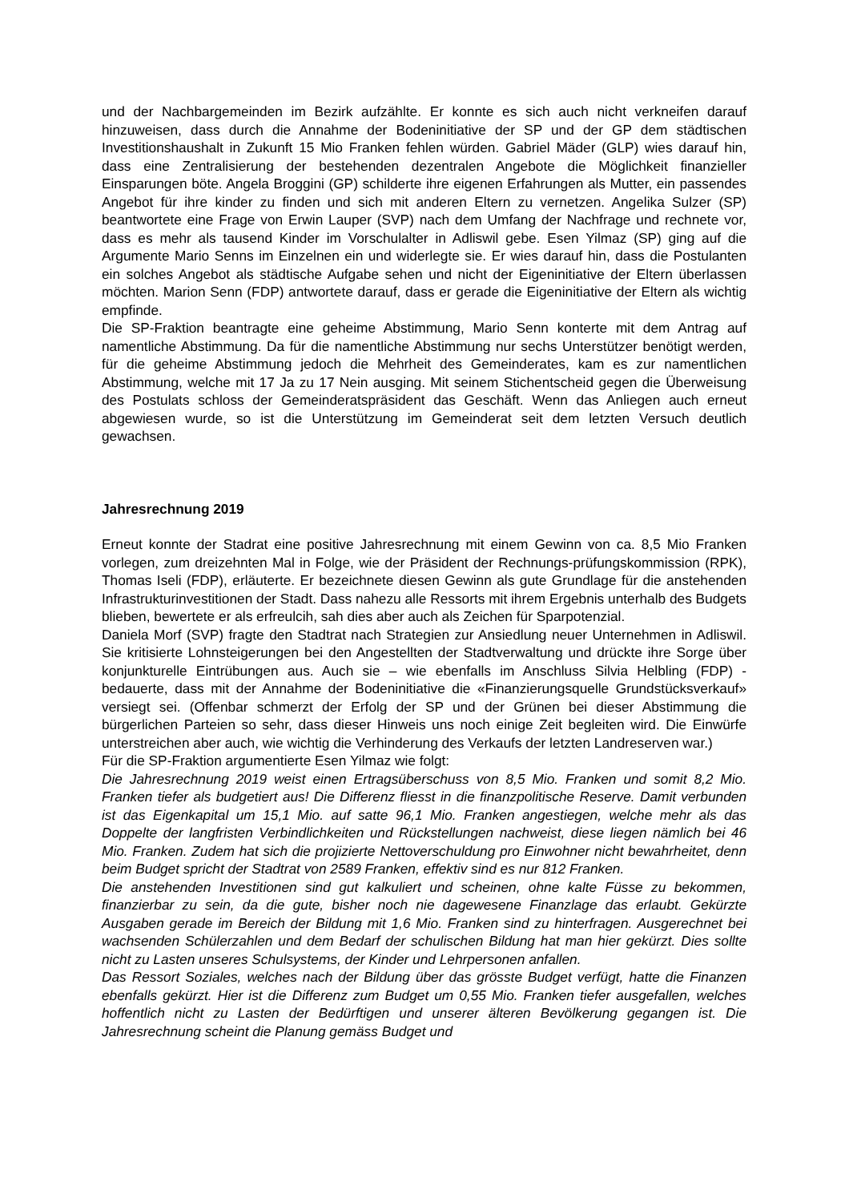und der Nachbargemeinden im Bezirk aufzählte. Er konnte es sich auch nicht verkneifen darauf hinzuweisen, dass durch die Annahme der Bodeninitiative der SP und der GP dem städtischen Investitionshaushalt in Zukunft 15 Mio Franken fehlen würden. Gabriel Mäder (GLP) wies darauf hin, dass eine Zentralisierung der bestehenden dezentralen Angebote die Möglichkeit finanzieller Einsparungen böte. Angela Broggini (GP) schilderte ihre eigenen Erfahrungen als Mutter, ein passendes Angebot für ihre kinder zu finden und sich mit anderen Eltern zu vernetzen. Angelika Sulzer (SP) beantwortete eine Frage von Erwin Lauper (SVP) nach dem Umfang der Nachfrage und rechnete vor, dass es mehr als tausend Kinder im Vorschulalter in Adliswil gebe. Esen Yilmaz (SP) ging auf die Argumente Mario Senns im Einzelnen ein und widerlegte sie. Er wies darauf hin, dass die Postulanten ein solches Angebot als städtische Aufgabe sehen und nicht der Eigeninitiative der Eltern überlassen möchten. Marion Senn (FDP) antwortete darauf, dass er gerade die Eigeninitiative der Eltern als wichtig empfinde.
Die SP-Fraktion beantragte eine geheime Abstimmung, Mario Senn konterte mit dem Antrag auf namentliche Abstimmung. Da für die namentliche Abstimmung nur sechs Unterstützer benötigt werden, für die geheime Abstimmung jedoch die Mehrheit des Gemeinderates, kam es zur namentlichen Abstimmung, welche mit 17 Ja zu 17 Nein ausging. Mit seinem Stichentscheid gegen die Überweisung des Postulats schloss der Gemeinderatspräsident das Geschäft. Wenn das Anliegen auch erneut abgewiesen wurde, so ist die Unterstützung im Gemeinderat seit dem letzten Versuch deutlich gewachsen.
Jahresrechnung 2019
Erneut konnte der Stadrat eine positive Jahresrechnung mit einem Gewinn von ca. 8,5 Mio Franken vorlegen, zum dreizehnten Mal in Folge, wie der Präsident der Rechnungs-prüfungskommission (RPK), Thomas Iseli (FDP), erläuterte. Er bezeichnete diesen Gewinn als gute Grundlage für die anstehenden Infrastrukturinvestitionen der Stadt. Dass nahezu alle Ressorts mit ihrem Ergebnis unterhalb des Budgets blieben, bewertete er als erfreulcih, sah dies aber auch als Zeichen für Sparpotenzial.
Daniela Morf (SVP) fragte den Stadtrat nach Strategien zur Ansiedlung neuer Unternehmen in Adliswil. Sie kritisierte Lohnsteigerungen bei den Angestellten der Stadtverwaltung und drückte ihre Sorge über konjunkturelle Eintrübungen aus. Auch sie – wie ebenfalls im Anschluss Silvia Helbling (FDP) - bedauerte, dass mit der Annahme der Bodeninitiative die «Finanzierungsquelle Grundstücksverkauf» versiegt sei. (Offenbar schmerzt der Erfolg der SP und der Grünen bei dieser Abstimmung die bürgerlichen Parteien so sehr, dass dieser Hinweis uns noch einige Zeit begleiten wird. Die Einwürfe unterstreichen aber auch, wie wichtig die Verhinderung des Verkaufs der letzten Landreserven war.)
Für die SP-Fraktion argumentierte Esen Yilmaz wie folgt:
Die Jahresrechnung 2019 weist einen Ertragsüberschuss von 8,5 Mio. Franken und somit 8,2 Mio. Franken tiefer als budgetiert aus! Die Differenz fliesst in die finanzpolitische Reserve. Damit verbunden ist das Eigenkapital um 15,1 Mio. auf satte 96,1 Mio. Franken angestiegen, welche mehr als das Doppelte der langfristen Verbindlichkeiten und Rückstellungen nachweist, diese liegen nämlich bei 46 Mio. Franken. Zudem hat sich die projizierte Nettoverschuldung pro Einwohner nicht bewahrheitet, denn beim Budget spricht der Stadtrat von 2589 Franken, effektiv sind es nur 812 Franken.
Die anstehenden Investitionen sind gut kalkuliert und scheinen, ohne kalte Füsse zu bekommen, finanzierbar zu sein, da die gute, bisher noch nie dagewesene Finanzlage das erlaubt. Gekürzte Ausgaben gerade im Bereich der Bildung mit 1,6 Mio. Franken sind zu hinterfragen. Ausgerechnet bei wachsenden Schülerzahlen und dem Bedarf der schulischen Bildung hat man hier gekürzt. Dies sollte nicht zu Lasten unseres Schulsystems, der Kinder und Lehrpersonen anfallen.
Das Ressort Soziales, welches nach der Bildung über das grösste Budget verfügt, hatte die Finanzen ebenfalls gekürzt. Hier ist die Differenz zum Budget um 0,55 Mio. Franken tiefer ausgefallen, welches hoffentlich nicht zu Lasten der Bedürftigen und unserer älteren Bevölkerung gegangen ist. Die Jahresrechnung scheint die Planung gemäss Budget und